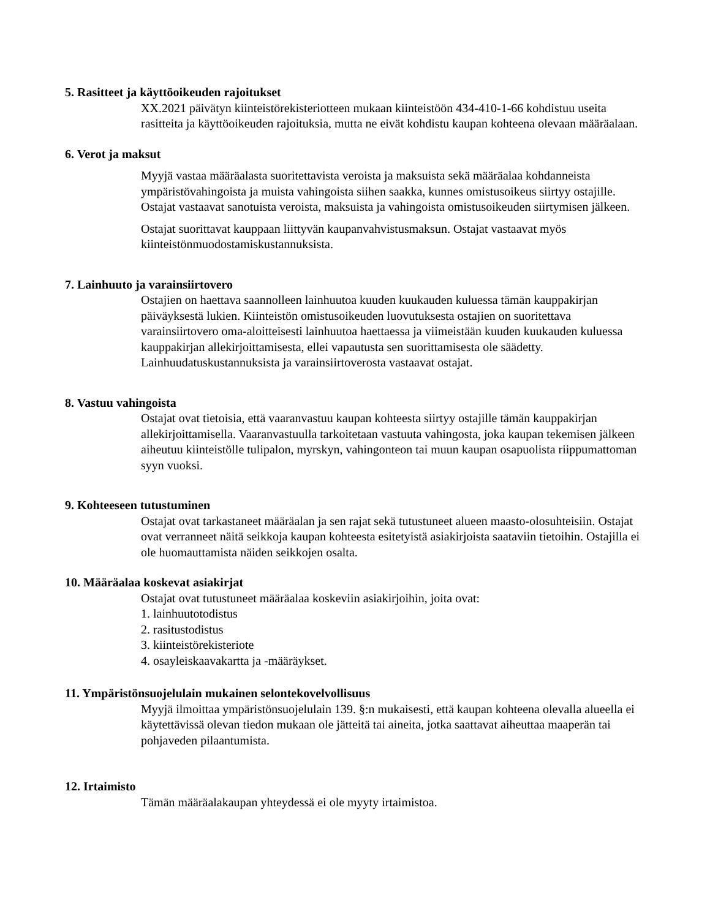5. Rasitteet ja käyttöoikeuden rajoitukset
XX.2021 päivätyn kiinteistörekisteriotteen mukaan kiinteistöön 434-410-1-66 kohdistuu useita rasitteita ja käyttöoikeuden rajoituksia, mutta ne eivät kohdistu kaupan kohteena olevaan määräalaan.
6. Verot ja maksut
Myyjä vastaa määräalasta suoritettavista veroista ja maksuista sekä määräalaa kohdanneista ympäristövahingoista ja muista vahingoista siihen saakka, kunnes omistusoikeus siirtyy ostajille. Ostajat vastaavat sanotuista veroista, maksuista ja vahingoista omistusoikeuden siirtymisen jälkeen.
Ostajat suorittavat kauppaan liittyvän kaupanvahvistusmaksun. Ostajat vastaavat myös kiinteistönmuodostamiskustannuksista.
7. Lainhuuto ja varainsiirtovero
Ostajien on haettava saannolleen lainhuutoa kuuden kuukauden kuluessa tämän kauppakirjan päiväyksestä lukien. Kiinteistön omistusoikeuden luovutuksesta ostajien on suoritettava varainsiirtovero oma-aloitteisesti lainhuutoa haettaessa ja viimeistään kuuden kuukauden kuluessa kauppakirjan allekirjoittamisesta, ellei vapautusta sen suorittamisesta ole säädetty. Lainhuudatuskustannuksista ja varainsiirtoverosta vastaavat ostajat.
8. Vastuu vahingoista
Ostajat ovat tietoisia, että vaaranvastuu kaupan kohteesta siirtyy ostajille tämän kauppakirjan allekirjoittamisella. Vaaranvastuulla tarkoitetaan vastuuta vahingosta, joka kaupan tekemisen jälkeen aiheutuu kiinteistölle tulipalon, myrskyn, vahingonteon tai muun kaupan osapuolista riippumattoman syyn vuoksi.
9. Kohteeseen tutustuminen
Ostajat ovat tarkastaneet määräalan ja sen rajat sekä tutustuneet alueen maasto-olosuhteisiin. Ostajat ovat verranneet näitä seikkoja kaupan kohteesta esitetyistä asiakirjoista saataviin tietoihin. Ostajilla ei ole huomauttamista näiden seikkojen osalta.
10. Määräalaa koskevat asiakirjat
Ostajat ovat tutustuneet määräalaa koskeviin asiakirjoihin, joita ovat:
1. lainhuutotodistus
2. rasitustodistus
3. kiinteistörekisteriote
4. osayleiskaavakartta ja -määräykset.
11. Ympäristönsuojelulain mukainen selontekovelvollisuus
Myyjä ilmoittaa ympäristönsuojelulain 139. §:n mukaisesti, että kaupan kohteena olevalla alueella ei käytettävissä olevan tiedon mukaan ole jätteitä tai aineita, jotka saattavat aiheuttaa maaperän tai pohjaveden pilaantumista.
12. Irtaimisto
Tämän määräalakaupan yhteydessä ei ole myyty irtaimistoa.